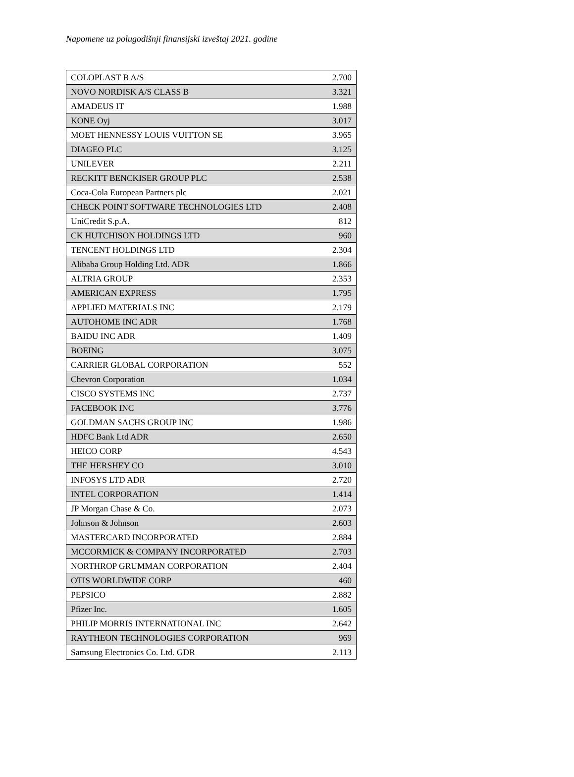Napomene uz polugodišnji finansijski izveštaj 2021. godine
| COLOPLAST B A/S | 2.700 |
| NOVO NORDISK A/S CLASS B | 3.321 |
| AMADEUS IT | 1.988 |
| KONE Oyj | 3.017 |
| MOET HENNESSY LOUIS VUITTON SE | 3.965 |
| DIAGEO PLC | 3.125 |
| UNILEVER | 2.211 |
| RECKITT BENCKISER GROUP PLC | 2.538 |
| Coca-Cola European Partners plc | 2.021 |
| CHECK POINT SOFTWARE TECHNOLOGIES LTD | 2.408 |
| UniCredit S.p.A. | 812 |
| CK HUTCHISON HOLDINGS LTD | 960 |
| TENCENT HOLDINGS LTD | 2.304 |
| Alibaba Group Holding Ltd. ADR | 1.866 |
| ALTRIA GROUP | 2.353 |
| AMERICAN EXPRESS | 1.795 |
| APPLIED MATERIALS INC | 2.179 |
| AUTOHOME INC ADR | 1.768 |
| BAIDU INC ADR | 1.409 |
| BOEING | 3.075 |
| CARRIER GLOBAL CORPORATION | 552 |
| Chevron Corporation | 1.034 |
| CISCO SYSTEMS INC | 2.737 |
| FACEBOOK INC | 3.776 |
| GOLDMAN SACHS GROUP INC | 1.986 |
| HDFC Bank Ltd ADR | 2.650 |
| HEICO CORP | 4.543 |
| THE HERSHEY CO | 3.010 |
| INFOSYS LTD ADR | 2.720 |
| INTEL CORPORATION | 1.414 |
| JP Morgan Chase & Co. | 2.073 |
| Johnson & Johnson | 2.603 |
| MASTERCARD INCORPORATED | 2.884 |
| MCCORMICK & COMPANY INCORPORATED | 2.703 |
| NORTHROP GRUMMAN CORPORATION | 2.404 |
| OTIS WORLDWIDE CORP | 460 |
| PEPSICO | 2.882 |
| Pfizer Inc. | 1.605 |
| PHILIP MORRIS INTERNATIONAL INC | 2.642 |
| RAYTHEON TECHNOLOGIES CORPORATION | 969 |
| Samsung Electronics Co. Ltd. GDR | 2.113 |